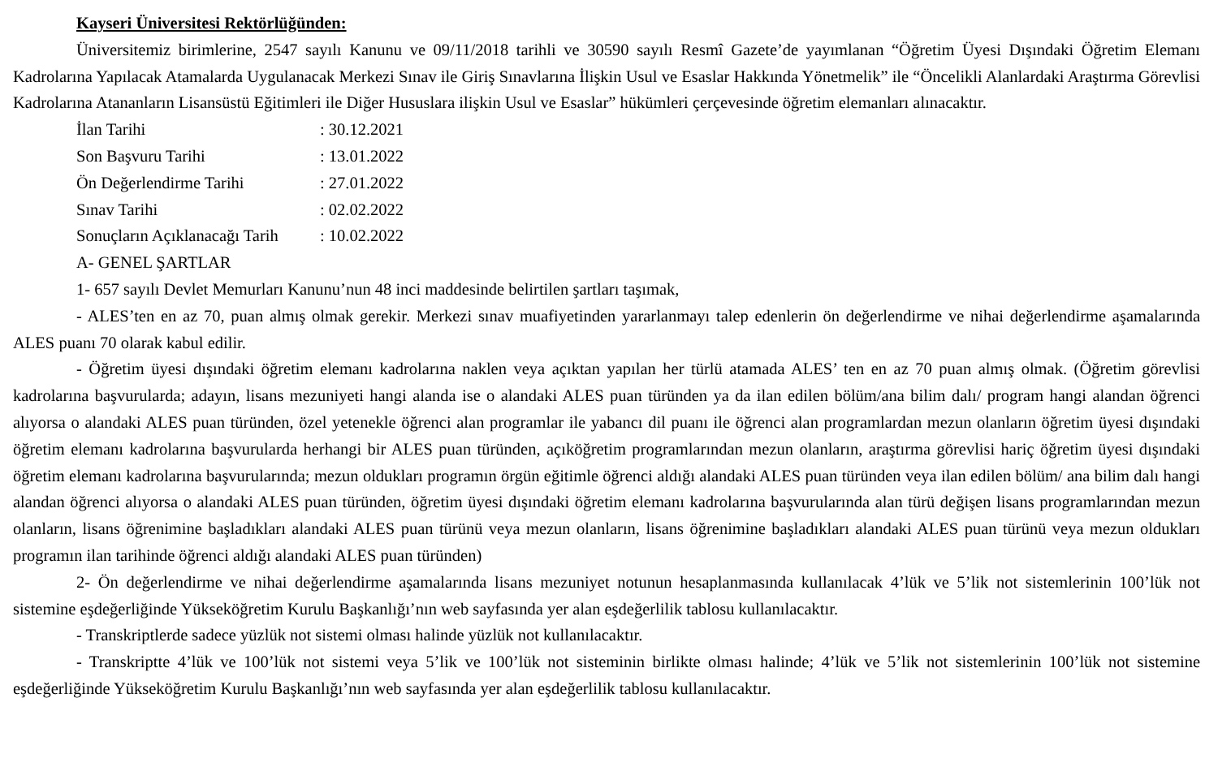Kayseri Üniversitesi Rektörlüğünden:
Üniversitemiz birimlerine, 2547 sayılı Kanunu ve 09/11/2018 tarihli ve 30590 sayılı Resmî Gazete’de yayımlanan “Öğretim Üyesi Dışındaki Öğretim Elemanı Kadrolarına Yapılacak Atamalarda Uygulanacak Merkezi Sınav ile Giriş Sınavlarına İlişkin Usul ve Esaslar Hakkında Yönetmelik” ile “Öncelikli Alanlardaki Araştırma Görevlisi Kadrolarına Atananların Lisansüstü Eğitimleri ile Diğer Hususlara ilişkin Usul ve Esaslar” hükümleri çerçevesinde öğretim elemanları alınacaktır.
İlan Tarihi : 30.12.2021
Son Başvuru Tarihi : 13.01.2022
Ön Değerlendirme Tarihi : 27.01.2022
Sınav Tarihi : 02.02.2022
Sonuçların Açıklanacağı Tarih : 10.02.2022
A- GENEL ŞARTLAR
1- 657 sayılı Devlet Memurları Kanunu’nun 48 inci maddesinde belirtilen şartları taşımak,
- ALES’ten en az 70, puan almış olmak gerekir. Merkezi sınav muafiyetinden yararlanmayı talep edenlerin ön değerlendirme ve nihai değerlendirme aşamalarında ALES puanı 70 olarak kabul edilir.
- Öğretim üyesi dışındaki öğretim elemanı kadrolarına naklen veya açıktan yapılan her türlü atamada ALES’ ten en az 70 puan almış olmak. (Öğretim görevlisi kadrolarına başvurularda; adayın, lisans mezuniyeti hangi alanda ise o alandaki ALES puan türünden ya da ilan edilen bölüm/ana bilim dalı/ program hangi alandan öğrenci alıyorsa o alandaki ALES puan türünden, özel yetenekle öğrenci alan programlar ile yabancı dil puanı ile öğrenci alan programlardan mezun olanların öğretim üyesi dışındaki öğretim elemanı kadrolarına başvurularda herhangi bir ALES puan türünden, açıköğretim programlarından mezun olanların, araştırma görevlisi hariç öğretim üyesi dışındaki öğretim elemanı kadrolarına başvurularında; mezun oldukları programın örgün eğitimle öğrenci aldığı alandaki ALES puan türünden veya ilan edilen bölüm/ ana bilim dalı hangi alandan öğrenci alıyorsa o alandaki ALES puan türünden, öğretim üyesi dışındaki öğretim elemanı kadrolarına başvurularında alan türü değişen lisans programlarından mezun olanların, lisans öğrenimine başladıkları alandaki ALES puan türünü veya mezun olanların, lisans öğrenimine başladıkları alandaki ALES puan türünü veya mezun oldukları programın ilan tarihinde öğrenci aldığı alandaki ALES puan türünden)
2- Ön değerlendirme ve nihai değerlendirme aşamalarında lisans mezuniyet notunun hesaplanmasında kullanılacak 4’lük ve 5’lik not sistemlerinin 100’lük not sistemine eşdeğerliğinde Yükseköğretim Kurulu Başkanlığı’nın web sayfasında yer alan eşdeğerlilik tablosu kullanılacaktır.
- Transkriptlerde sadece yüzlük not sistemi olması halinde yüzlük not kullanılacaktır.
- Transkriptte 4’lük ve 100’lük not sistemi veya 5’lik ve 100’lük not sisteminin birlikte olması halinde; 4’lük ve 5’lik not sistemlerinin 100’lük not sistemine eşdeğerliğinde Yükseköğretim Kurulu Başkanlığı’nın web sayfasında yer alan eşdeğerlilik tablosu kullanılacaktır.